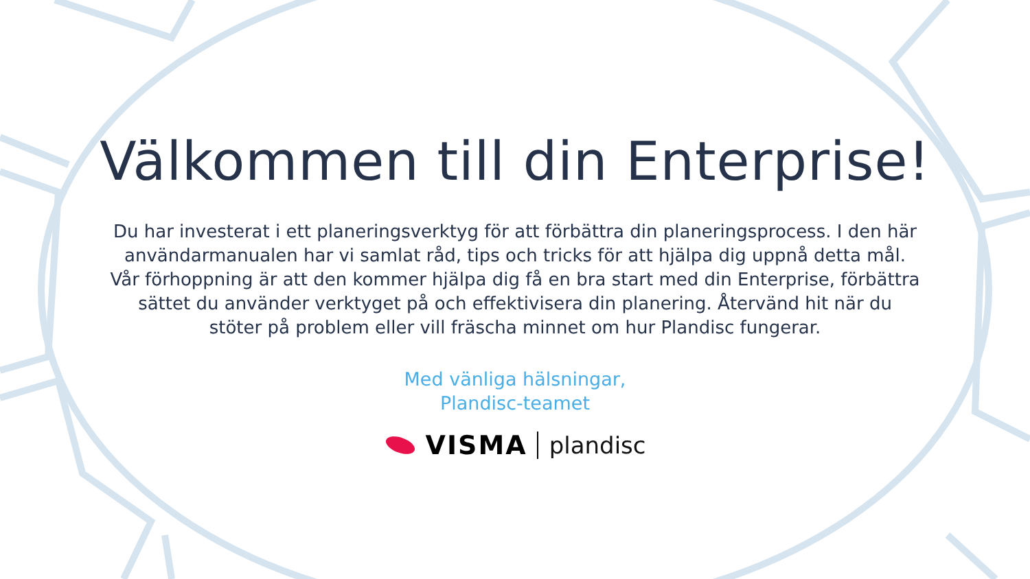Välkommen till din Enterprise!
Du har investerat i ett planeringsverktyg för att förbättra din planeringsprocess. I den här användarmanualen har vi samlat råd, tips och tricks för att hjälpa dig uppnå detta mål. Vår förhoppning är att den kommer hjälpa dig få en bra start med din Enterprise, förbättra sättet du använder verktyget på och effektivisera din planering. Återvänd hit när du stöter på problem eller vill fräscha minnet om hur Plandisc fungerar.
Med vänliga hälsningar,
Plandisc-teamet
VISMA plandisc